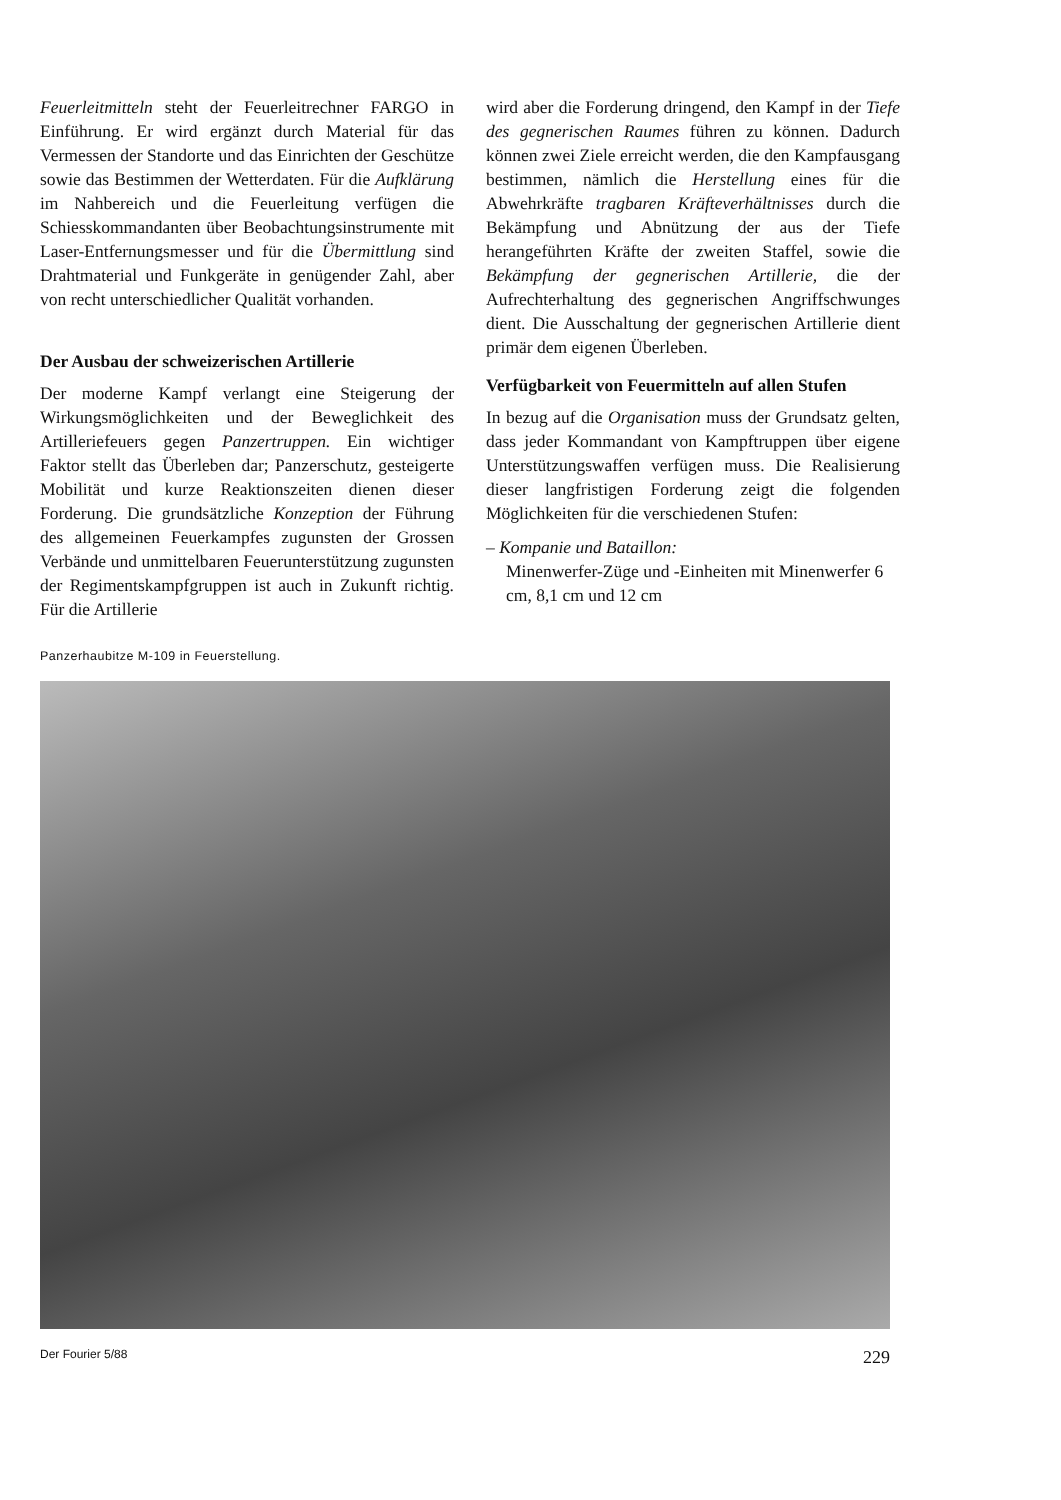Feuerleitmitteln steht der Feuerleitrechner FARGO in Einführung. Er wird ergänzt durch Material für das Vermessen der Standorte und das Einrichten der Geschütze sowie das Bestimmen der Wetterdaten. Für die Aufklärung im Nahbereich und die Feuerleitung verfügen die Schiesskommandanten über Beobachtungsinstrumente mit Laser-Entfernungsmesser und für die Übermittlung sind Drahtmaterial und Funkgeräte in genügender Zahl, aber von recht unterschiedlicher Qualität vorhanden.
Der Ausbau der schweizerischen Artillerie
Der moderne Kampf verlangt eine Steigerung der Wirkungsmöglichkeiten und der Beweglichkeit des Artilleriefeuers gegen Panzertruppen. Ein wichtiger Faktor stellt das Überleben dar; Panzerschutz, gesteigerte Mobilität und kurze Reaktionszeiten dienen dieser Forderung. Die grundsätzliche Konzeption der Führung des allgemeinen Feuerkampfes zugunsten der Grossen Verbände und unmittelbaren Feuerunterstützung zugunsten der Regimentskampfgruppen ist auch in Zukunft richtig. Für die Artillerie
wird aber die Forderung dringend, den Kampf in der Tiefe des gegnerischen Raumes führen zu können. Dadurch können zwei Ziele erreicht werden, die den Kampfausgang bestimmen, nämlich die Herstellung eines für die Abwehrkräfte tragbaren Kräfteverhältnisses durch die Bekämpfung und Abnützung der aus der Tiefe herangeführten Kräfte der zweiten Staffel, sowie die Bekämpfung der gegnerischen Artillerie, die der Aufrechterhaltung des gegnerischen Angriffschwunges dient. Die Ausschaltung der gegnerischen Artillerie dient primär dem eigenen Überleben.
Verfügbarkeit von Feuermitteln auf allen Stufen
In bezug auf die Organisation muss der Grundsatz gelten, dass jeder Kommandant von Kampftruppen über eigene Unterstützungswaffen verfügen muss. Die Realisierung dieser langfristigen Forderung zeigt die folgenden Möglichkeiten für die verschiedenen Stufen:
– Kompanie und Bataillon:
Minenwerfer-Züge und -Einheiten mit Minenwerfer 6 cm, 8,1 cm und 12 cm
Panzerhaubitze M-109 in Feuerstellung.
Der Fourier 5/88 229